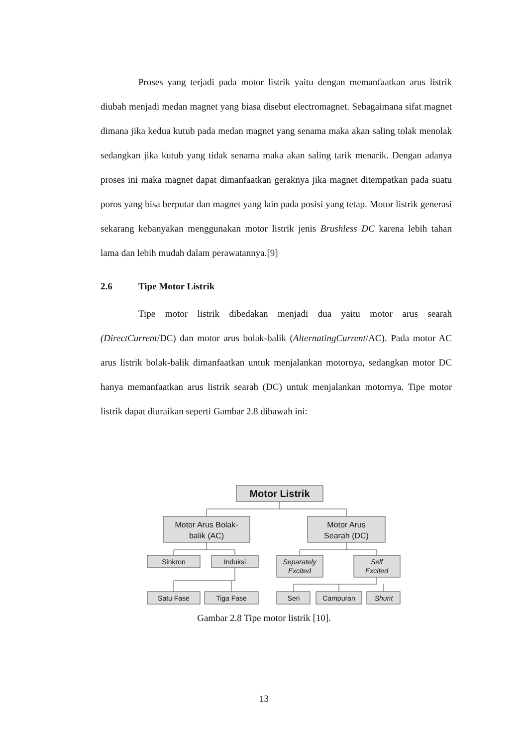Proses yang terjadi pada motor listrik yaitu dengan memanfaatkan arus listrik diubah menjadi medan magnet yang biasa disebut electromagnet. Sebagaimana sifat magnet dimana jika kedua kutub pada medan magnet yang senama maka akan saling tolak menolak sedangkan jika kutub yang tidak senama maka akan saling tarik menarik. Dengan adanya proses ini maka magnet dapat dimanfaatkan geraknya jika magnet ditempatkan pada suatu poros yang bisa berputar dan magnet yang lain pada posisi yang tetap. Motor listrik generasi sekarang kebanyakan menggunakan motor listrik jenis Brushless DC karena lebih tahan lama dan lebih mudah dalam perawatannya.[9]
2.6 Tipe Motor Listrik
Tipe motor listrik dibedakan menjadi dua yaitu motor arus searah (DirectCurrent/DC) dan motor arus bolak-balik (AlternatingCurrent/AC). Pada motor AC arus listrik bolak-balik dimanfaatkan untuk menjalankan motornya, sedangkan motor DC hanya memanfaatkan arus listrik searah (DC) untuk menjalankan motornya. Tipe motor listrik dapat diuraikan seperti Gambar 2.8 dibawah ini:
Motor Listrik
Motor Arus Bolak-
balik (AC)
Motor Arus
Searah (DC)
Sinkron
Induksi
Separately
Excited
Self
Excited
Satu Fase
Tiga Fase
Seri
Campuran
Shunt
Gambar 2.8 Tipe motor listrik [10].
13